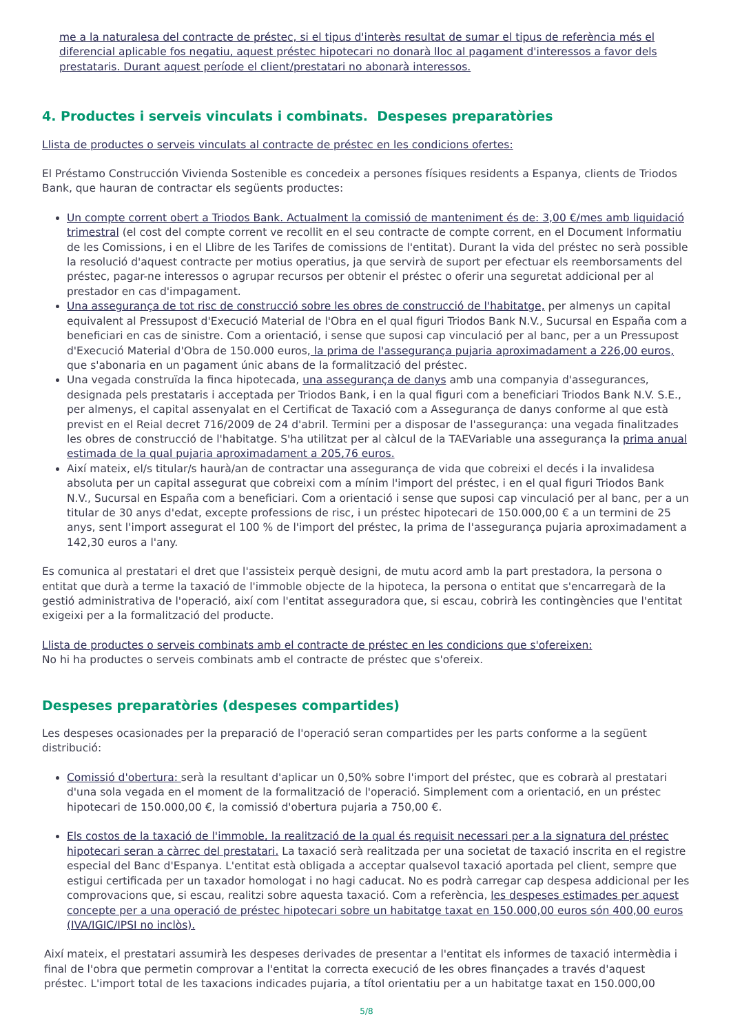me a la naturalesa del contracte de préstec, si el tipus d'interès resultat de sumar el tipus de referència més el diferencial aplicable fos negatiu, aquest préstec hipotecari no donarà lloc al pagament d'interessos a favor dels prestataris. Durant aquest període el client/prestatari no abonarà interessos.
4. Productes i serveis vinculats i combinats. Despeses preparatòries
Llista de productes o serveis vinculats al contracte de préstec en les condicions ofertes:
El Préstamo Construcción Vivienda Sostenible es concedeix a persones físiques residents a Espanya, clients de Triodos Bank, que hauran de contractar els següents productes:
Un compte corrent obert a Triodos Bank. Actualment la comissió de manteniment és de: 3,00 €/mes amb liquidació trimestral (el cost del compte corrent ve recollit en el seu contracte de compte corrent, en el Document Informatiu de les Comissions, i en el Llibre de les Tarifes de comissions de l'entitat). Durant la vida del préstec no serà possible la resolució d'aquest contracte per motius operatius, ja que servirà de suport per efectuar els reemborsaments del préstec, pagar-ne interessos o agrupar recursos per obtenir el préstec o oferir una seguretat addicional per al prestador en cas d'impagament.
Una assegurança de tot risc de construcció sobre les obres de construcció de l'habitatge, per almenys un capital equivalent al Pressupost d'Execució Material de l'Obra en el qual figuri Triodos Bank N.V., Sucursal en España com a beneficiari en cas de sinistre. Com a orientació, i sense que suposi cap vinculació per al banc, per a un Pressupost d'Execució Material d'Obra de 150.000 euros, la prima de l'assegurança pujaria aproximadament a 226,00 euros, que s'abonaria en un pagament únic abans de la formalització del préstec.
Una vegada construïda la finca hipotecada, una assegurança de danys amb una companyia d'assegurances, designada pels prestataris i acceptada per Triodos Bank, i en la qual figuri com a beneficiari Triodos Bank N.V. S.E., per almenys, el capital assenyalat en el Certificat de Taxació com a Assegurança de danys conforme al que està previst en el Reial decret 716/2009 de 24 d'abril. Termini per a disposar de l'assegurança: una vegada finalitzades les obres de construcció de l'habitatge. S'ha utilitzat per al càlcul de la TAEVariable una assegurança la prima anual estimada de la qual pujaria aproximadament a 205,76 euros.
Així mateix, el/s titular/s haurà/an de contractar una assegurança de vida que cobreixi el decés i la invalidesa absoluta per un capital assegurat que cobreixi com a mínim l'import del préstec, i en el qual figuri Triodos Bank N.V., Sucursal en España com a beneficiari. Com a orientació i sense que suposi cap vinculació per al banc, per a un titular de 30 anys d'edat, excepte professions de risc, i un préstec hipotecari de 150.000,00 € a un termini de 25 anys, sent l'import assegurat el 100 % de l'import del préstec, la prima de l'assegurança pujaria aproximadament a 142,30 euros a l'any.
Es comunica al prestatari el dret que l'assisteix perquè designi, de mutu acord amb la part prestadora, la persona o entitat que durà a terme la taxació de l'immoble objecte de la hipoteca, la persona o entitat que s'encarregarà de la gestió administrativa de l'operació, així com l'entitat asseguradora que, si escau, cobrirà les contingències que l'entitat exigeixi per a la formalització del producte.
Llista de productes o serveis combinats amb el contracte de préstec en les condicions que s'ofereixen:
No hi ha productes o serveis combinats amb el contracte de préstec que s'ofereix.
Despeses preparatòries (despeses compartides)
Les despeses ocasionades per la preparació de l'operació seran compartides per les parts conforme a la següent distribució:
Comissió d'obertura: serà la resultant d'aplicar un 0,50% sobre l'import del préstec, que es cobrarà al prestatari d'una sola vegada en el moment de la formalització de l'operació. Simplement com a orientació, en un préstec hipotecari de 150.000,00 €, la comissió d'obertura pujaria a 750,00 €.
Els costos de la taxació de l'immoble, la realització de la qual és requisit necessari per a la signatura del préstec hipotecari seran a càrrec del prestatari. La taxació serà realitzada per una societat de taxació inscrita en el registre especial del Banc d'Espanya. L'entitat està obligada a acceptar qualsevol taxació aportada pel client, sempre que estigui certificada per un taxador homologat i no hagi caducat. No es podrà carregar cap despesa addicional per les comprovacions que, si escau, realitzi sobre aquesta taxació. Com a referència, les despeses estimades per aquest concepte per a una operació de préstec hipotecari sobre un habitatge taxat en 150.000,00 euros són 400,00 euros (IVA/IGIC/IPSI no inclòs).
Així mateix, el prestatari assumirà les despeses derivades de presentar a l'entitat els informes de taxació intermèdia i final de l'obra que permetin comprovar a l'entitat la correcta execució de les obres finançades a través d'aquest préstec. L'import total de les taxacions indicades pujaria, a títol orientatiu per a un habitatge taxat en 150.000,00
5/8